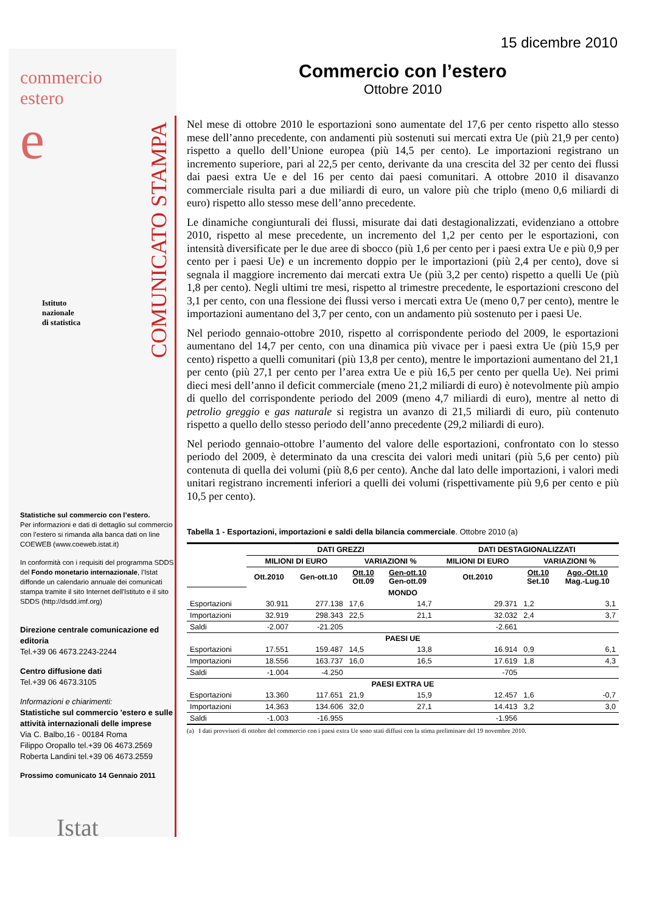commercio
estero
e
Istituto
nazionale
di statistica
Statistiche sul commercio con l’estero.
Per informazioni e dati di dettaglio sul commercio con l’estero si rimanda alla banca dati on line COEWEB (www.coeweb.istat.it)
In conformità con i requisiti del programma SDDS del Fondo monetario internazionale, l'Istat diffonde un calendario annuale dei comunicati stampa tramite il sito Internet dell'Istituto e il sito SDDS (http://dsdd.imf.org)
Direzione centrale comunicazione ed editoria
Tel.+39 06 4673.2243-2244
Centro diffusione dati
Tel.+39 06 4673.3105
Informazioni e chiarimenti:
Statistiche sul commercio 'estero e sulle attività internazionali delle imprese
Via C. Balbo,16 - 00184 Roma
Filippo Oropallo tel.+39 06 4673.2569
Roberta Landini tel.+39 06 4673.2559
Prossimo comunicato 14 Gennaio 2011
Istat
COMUNICATO STAMPA
15 dicembre 2010
Commercio con l’estero
Ottobre 2010
Nel mese di ottobre 2010 le esportazioni sono aumentate del 17,6 per cento rispetto allo stesso mese dell’anno precedente, con andamenti più sostenuti sui mercati extra Ue (più 21,9 per cento) rispetto a quello dell’Unione europea (più 14,5 per cento). Le importazioni registrano un incremento superiore, pari al 22,5 per cento, derivante da una crescita del 32 per cento dei flussi dai paesi extra Ue e del 16 per cento dai paesi comunitari. A ottobre 2010 il disavanzo commerciale risulta pari a due miliardi di euro, un valore più che triplo (meno 0,6 miliardi di euro) rispetto allo stesso mese dell’anno precedente.
Le dinamiche congiunturali dei flussi, misurate dai dati destagionalizzati, evidenziano a ottobre 2010, rispetto al mese precedente, un incremento del 1,2 per cento per le esportazioni, con intensità diversificate per le due aree di sbocco (più 1,6 per cento per i paesi extra Ue e più 0,9 per cento per i paesi Ue) e un incremento doppio per le importazioni (più 2,4 per cento), dove si segnala il maggiore incremento dai mercati extra Ue (più 3,2 per cento) rispetto a quelli Ue (più 1,8 per cento). Negli ultimi tre mesi, rispetto al trimestre precedente, le esportazioni crescono del 3,1 per cento, con una flessione dei flussi verso i mercati extra Ue (meno 0,7 per cento), mentre le importazioni aumentano del 3,7 per cento, con un andamento più sostenuto per i paesi Ue.
Nel periodo gennaio-ottobre 2010, rispetto al corrispondente periodo del 2009, le esportazioni aumentano del 14,7 per cento, con una dinamica più vivace per i paesi extra Ue (più 15,9 per cento) rispetto a quelli comunitari (più 13,8 per cento), mentre le importazioni aumentano del 21,1 per cento (più 27,1 per cento per l’area extra Ue e più 16,5 per cento per quella Ue). Nei primi dieci mesi dell’anno il deficit commerciale (meno 21,2 miliardi di euro) è notevolmente più ampio di quello del corrispondente periodo del 2009 (meno 4,7 miliardi di euro), mentre al netto di petrolio greggio e gas naturale si registra un avanzo di 21,5 miliardi di euro, più contenuto rispetto a quello dello stesso periodo dell’anno precedente (29,2 miliardi di euro).
Nel periodo gennaio-ottobre l’aumento del valore delle esportazioni, confrontato con lo stesso periodo del 2009, è determinato da una crescita dei valori medi unitari (più 5,6 per cento) più contenuta di quella dei volumi (più 8,6 per cento). Anche dal lato delle importazioni, i valori medi unitari registrano incrementi inferiori a quelli dei volumi (rispettivamente più 9,6 per cento e più 10,5 per cento).
Tabella 1 - Esportazioni, importazioni e saldi della bilancia commerciale. Ottobre 2010 (a)
| | DATI GREZZI | | | | DATI DESTAGIONALIZZATI | | |
| | MILIONI DI EURO | | VARIAZIONI % | | MILIONI DI EURO | VARIAZIONI % | |
| | Ott.2010 | Gen-ott.10 | Ott.10 Ott.09 | Gen-ott.10 Gen-ott.09 | Ott.2010 | Ott.10 Set.10 | Ago.-Ott.10 Mag.-Lug.10 |
| MONDO | | | | | | | |
| Esportazioni | 30.911 | 277.138 | 17,6 | 14,7 | 29.371 | 1,2 | 3,1 |
| Importazioni | 32.919 | 298.343 | 22,5 | 21,1 | 32.032 | 2,4 | 3,7 |
| Saldi | -2.007 | -21.205 | | | -2.661 | | |
| PAESI UE | | | | | | | |
| Esportazioni | 17.551 | 159.487 | 14,5 | 13,8 | 16.914 | 0,9 | 6,1 |
| Importazioni | 18.556 | 163.737 | 16,0 | 16,5 | 17.619 | 1,8 | 4,3 |
| Saldi | -1.004 | -4.250 | | | -705 | | |
| PAESI EXTRA UE | | | | | | | |
| Esportazioni | 13.360 | 117.651 | 21,9 | 15,9 | 12.457 | 1,6 | -0,7 |
| Importazioni | 14.363 | 134.606 | 32,0 | 27,1 | 14.413 | 3,2 | 3,0 |
| Saldi | -1.003 | -16.955 | | | -1.956 | | |
(a) I dati provvisori di ottobre del commercio con i paesi extra Ue sono stati diffusi con la stima preliminare del 19 novembre 2010.